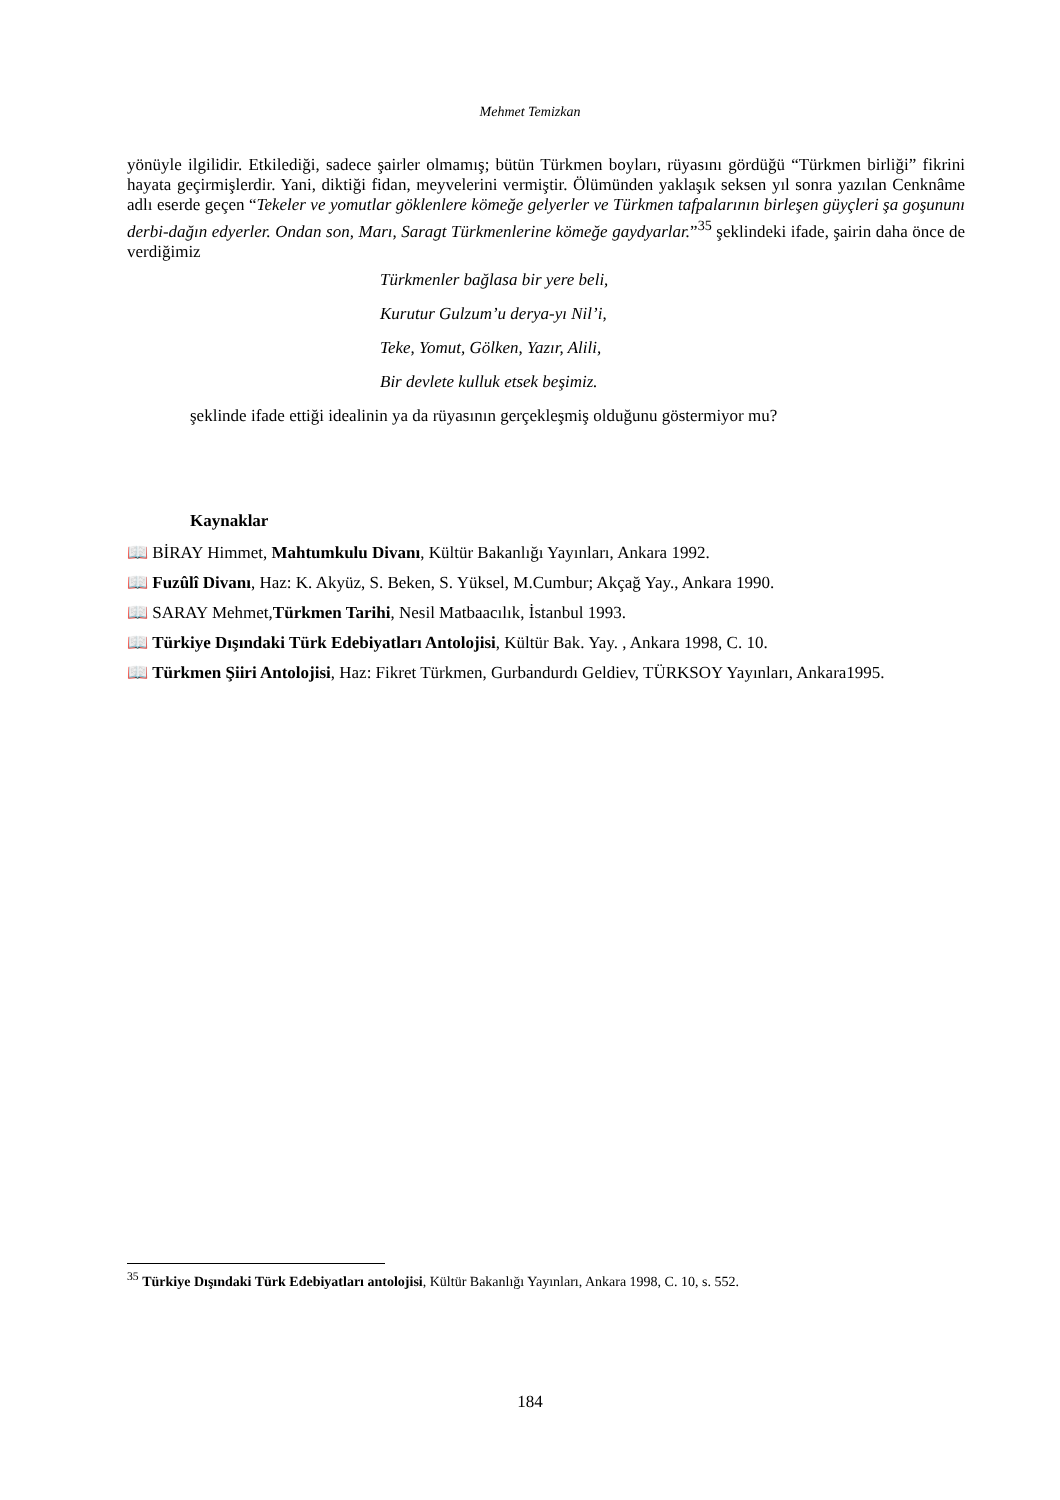Mehmet Temizkan
yönüyle ilgilidir. Etkilediği, sadece şairler olmamış; bütün Türkmen boyları, rüyasını gördüğü “Türkmen birliği” fikrini hayata geçirmişlerdir. Yani, diktiği fidan, meyvelerini vermiştir. Ölümünden yaklaşık seksen yıl sonra yazılan Cenknâme adlı eserde geçen “Tekeler ve yomutlar göklenlere kömeğe gelyerler ve Türkmen tafpalarının birleşen güyçleri şa goşununı derbi-dağın edyerler. Ondan son, Marı, Saragt Türkmenlerine kömeğe gaydyarlar.”<sup>35</sup> şeklindeki ifade, şairin daha önce de verdiğimiz
Türkmenler bağlasa bir yere beli,
Kurutur Gulzum’u derya-yı Nil’i,
Teke, Yomut, Gölken, Yazır, Alili,
Bir devlete kulluk etsek beşimiz.
şeklinde ifade ettiği idealinin ya da rüyasının gerçekleşmiş olduğunu göstermiyor mu?
Kaynaklar
📖 BİRAY Himmet, Mahtumkulu Divanı, Kültür Bakanlığı Yayınları, Ankara 1992.
📖 Fuzûlî Divanı, Haz: K. Akyüz, S. Beken, S. Yüksel, M.Cumbur; Akçağ Yay., Ankara 1990.
📖 SARAY Mehmet,Türkmen Tarihi, Nesil Matbaacılık, İstanbul 1993.
📖 Türkiye Dışındaki Türk Edebiyatları Antolojisi, Kültür Bak. Yay. , Ankara 1998, C. 10.
📖 Türkmen Şiiri Antolojisi, Haz: Fikret Türkmen, Gurbandurdı Geldiev, TÜRKSOY Yayınları, Ankara1995.
<sup>35</sup> Türkiye Dışındaki Türk Edebiyatları antolojisi, Kültür Bakanlığı Yayınları, Ankara 1998, C. 10, s. 552.
184